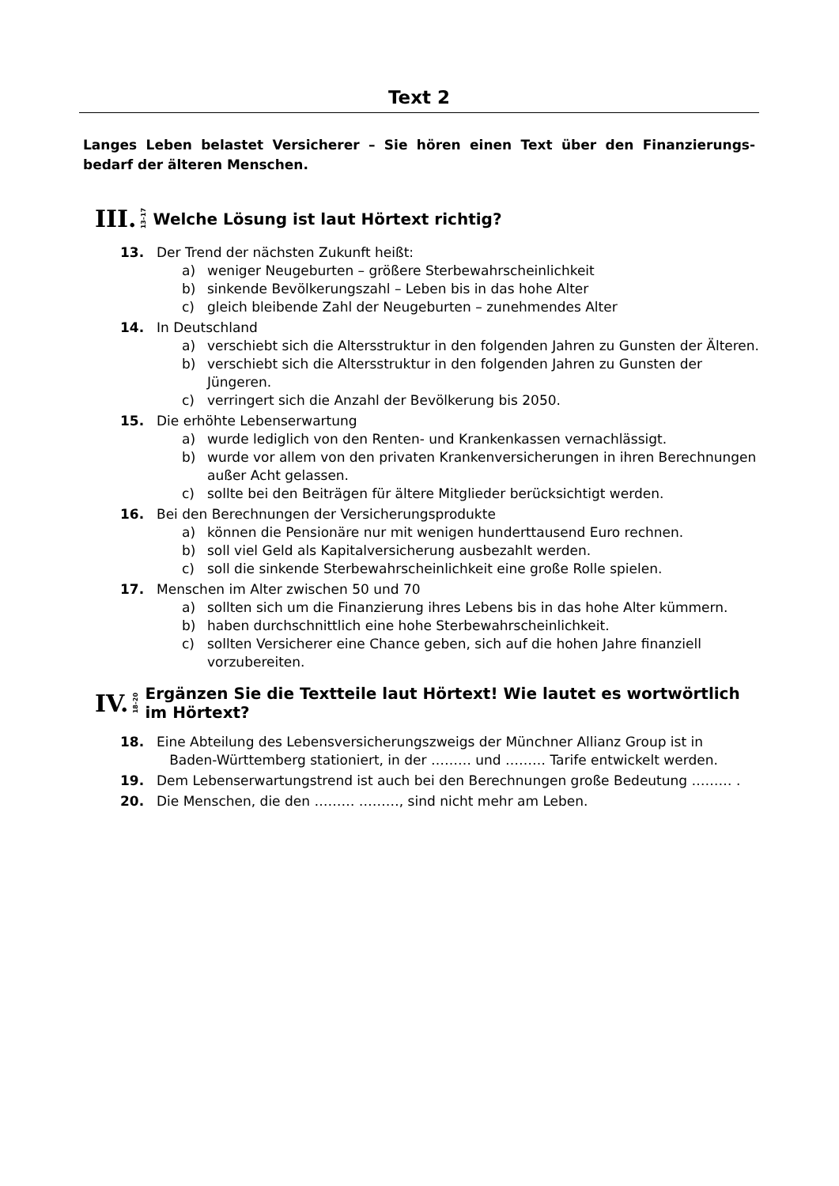Text 2
Langes Leben belastet Versicherer – Sie hören einen Text über den Finanzierungs-bedarf der älteren Menschen.
III. 13–17 Welche Lösung ist laut Hörtext richtig?
13. Der Trend der nächsten Zukunft heißt:
a) weniger Neugeburten – größere Sterbewahrscheinlichkeit
b) sinkende Bevölkerungszahl – Leben bis in das hohe Alter
c) gleich bleibende Zahl der Neugeburten – zunehmendes Alter
14. In Deutschland
a) verschiebt sich die Altersstruktur in den folgenden Jahren zu Gunsten der Älteren.
b) verschiebt sich die Altersstruktur in den folgenden Jahren zu Gunsten der Jüngeren.
c) verringert sich die Anzahl der Bevölkerung bis 2050.
15. Die erhöhte Lebenserwartung
a) wurde lediglich von den Renten- und Krankenkassen vernachlässigt.
b) wurde vor allem von den privaten Krankenversicherungen in ihren Berechnungen außer Acht gelassen.
c) sollte bei den Beiträgen für ältere Mitglieder berücksichtigt werden.
16. Bei den Berechnungen der Versicherungsprodukte
a) können die Pensionäre nur mit wenigen hunderttausend Euro rechnen.
b) soll viel Geld als Kapitalversicherung ausbezahlt werden.
c) soll die sinkende Sterbewahrscheinlichkeit eine große Rolle spielen.
17. Menschen im Alter zwischen 50 und 70
a) sollten sich um die Finanzierung ihres Lebens bis in das hohe Alter kümmern.
b) haben durchschnittlich eine hohe Sterbewahrscheinlichkeit.
c) sollten Versicherer eine Chance geben, sich auf die hohen Jahre finanziell vorzubereiten.
IV. 18–20 Ergänzen Sie die Textteile laut Hörtext! Wie lautet es wortwörtlich im Hörtext?
18. Eine Abteilung des Lebensversicherungszweigs der Münchner Allianz Group ist in
Baden-Württemberg stationiert, in der ……… und ……… Tarife entwickelt werden.
19. Dem Lebenserwartungstrend ist auch bei den Berechnungen große Bedeutung ……… .
20. Die Menschen, die den ……… ………, sind nicht mehr am Leben.